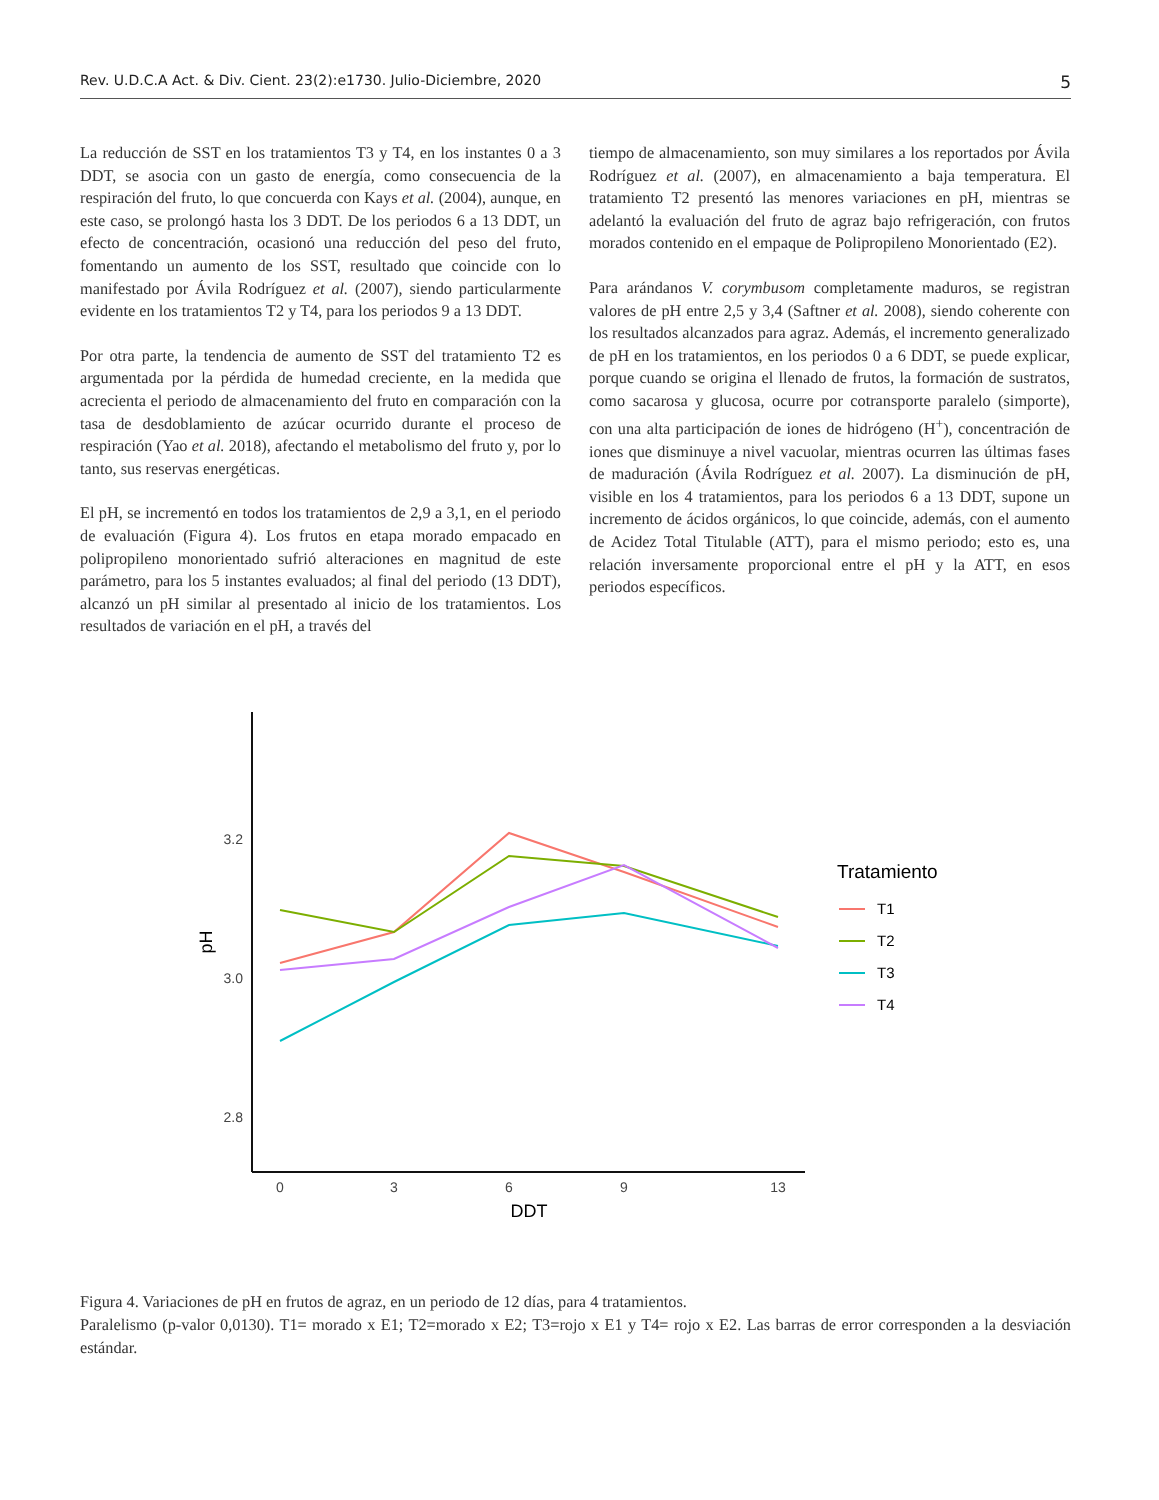Rev. U.D.C.A Act. & Div. Cient. 23(2):e1730. Julio-Diciembre, 2020 5
La reducción de SST en los tratamientos T3 y T4, en los instantes 0 a 3 DDT, se asocia con un gasto de energía, como consecuencia de la respiración del fruto, lo que concuerda con Kays et al. (2004), aunque, en este caso, se prolongó hasta los 3 DDT. De los periodos 6 a 13 DDT, un efecto de concentración, ocasionó una reducción del peso del fruto, fomentando un aumento de los SST, resultado que coincide con lo manifestado por Ávila Rodríguez et al. (2007), siendo particularmente evidente en los tratamientos T2 y T4, para los periodos 9 a 13 DDT.
Por otra parte, la tendencia de aumento de SST del tratamiento T2 es argumentada por la pérdida de humedad creciente, en la medida que acrecienta el periodo de almacenamiento del fruto en comparación con la tasa de desdoblamiento de azúcar ocurrido durante el proceso de respiración (Yao et al. 2018), afectando el metabolismo del fruto y, por lo tanto, sus reservas energéticas.
El pH, se incrementó en todos los tratamientos de 2,9 a 3,1, en el periodo de evaluación (Figura 4). Los frutos en etapa morado empacado en polipropileno monorientado sufrió alteraciones en magnitud de este parámetro, para los 5 instantes evaluados; al final del periodo (13 DDT), alcanzó un pH similar al presentado al inicio de los tratamientos. Los resultados de variación en el pH, a través del
tiempo de almacenamiento, son muy similares a los reportados por Ávila Rodríguez et al. (2007), en almacenamiento a baja temperatura. El tratamiento T2 presentó las menores variaciones en pH, mientras se adelantó la evaluación del fruto de agraz bajo refrigeración, con frutos morados contenido en el empaque de Polipropileno Monorientado (E2).
Para arándanos V. corymbusom completamente maduros, se registran valores de pH entre 2,5 y 3,4 (Saftner et al. 2008), siendo coherente con los resultados alcanzados para agraz. Además, el incremento generalizado de pH en los tratamientos, en los periodos 0 a 6 DDT, se puede explicar, porque cuando se origina el llenado de frutos, la formación de sustratos, como sacarosa y glucosa, ocurre por cotransporte paralelo (simporte), con una alta participación de iones de hidrógeno (H<sup>+</sup>), concentración de iones que disminuye a nivel vacuolar, mientras ocurren las últimas fases de maduración (Ávila Rodríguez et al. 2007). La disminución de pH, visible en los 4 tratamientos, para los periodos 6 a 13 DDT, supone un incremento de ácidos orgánicos, lo que coincide, además, con el aumento de Acidez Total Titulable (ATT), para el mismo periodo; esto es, una relación inversamente proporcional entre el pH y la ATT, en esos periodos específicos.
3.2
3.0
2.8
0
3
6
9
13
DDT
pH
Tratamiento
T1
T2
T3
T4
Figura 4. Variaciones de pH en frutos de agraz, en un periodo de 12 días, para 4 tratamientos.
Paralelismo (p-valor 0,0130). T1= morado x E1; T2=morado x E2; T3=rojo x E1 y T4= rojo x E2. Las barras de error corresponden a la desviación estándar.